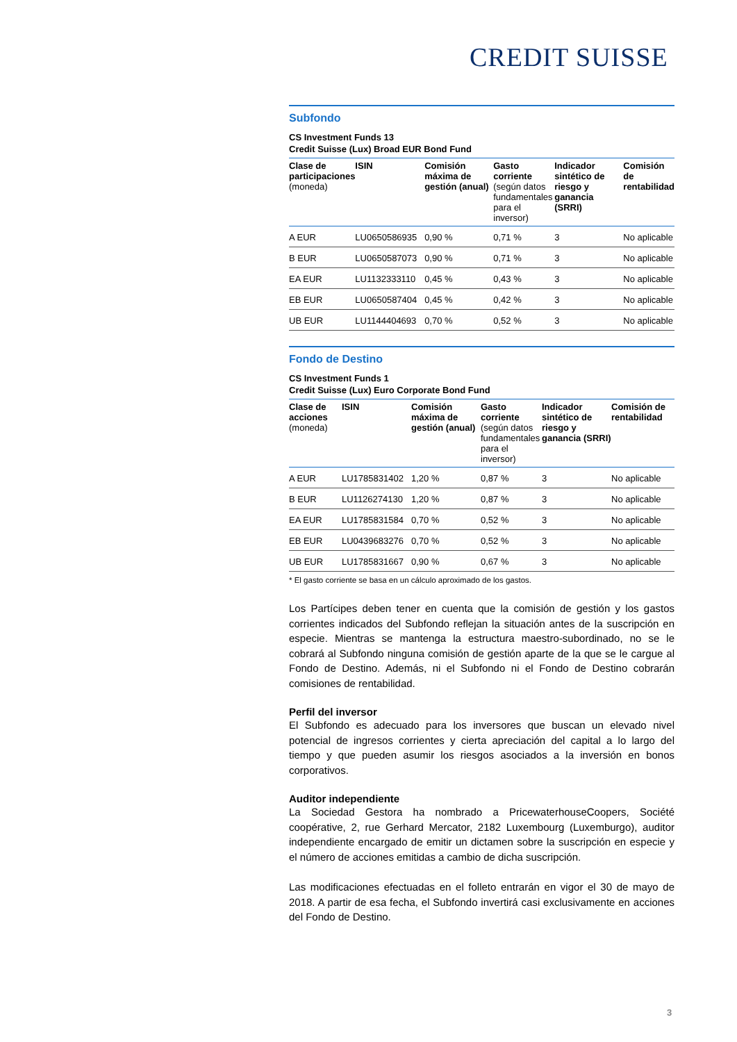CREDIT SUISSE
Subfondo
CS Investment Funds 13
Credit Suisse (Lux) Broad EUR Bond Fund
| Clase de participaciones (moneda) | ISIN | Comisión máxima de gestión (anual) | Gasto corriente (según datos fundamentales para el inversor) | Indicador sintético de riesgo y ganancia (SRRI) | Comisión de rentabilidad |
| --- | --- | --- | --- | --- | --- |
| A EUR | LU0650586935 | 0,90 % | 0,71 % | 3 | No aplicable |
| B EUR | LU0650587073 | 0,90 % | 0,71 % | 3 | No aplicable |
| EA EUR | LU1132333110 | 0,45 % | 0,43 % | 3 | No aplicable |
| EB EUR | LU0650587404 | 0,45 % | 0,42 % | 3 | No aplicable |
| UB EUR | LU1144404693 | 0,70 % | 0,52 % | 3 | No aplicable |
Fondo de Destino
CS Investment Funds 1
Credit Suisse (Lux) Euro Corporate Bond Fund
| Clase de acciones (moneda) | ISIN | Comisión máxima de gestión (anual) | Gasto corriente (según datos fundamentales para el inversor) | Indicador sintético de riesgo y ganancia (SRRI) | Comisión de rentabilidad |
| --- | --- | --- | --- | --- | --- |
| A EUR | LU1785831402 | 1,20 % | 0,87 % | 3 | No aplicable |
| B EUR | LU1126274130 | 1,20 % | 0,87 % | 3 | No aplicable |
| EA EUR | LU1785831584 | 0,70 % | 0,52 % | 3 | No aplicable |
| EB EUR | LU0439683276 | 0,70 % | 0,52 % | 3 | No aplicable |
| UB EUR | LU1785831667 | 0,90 % | 0,67 % | 3 | No aplicable |
* El gasto corriente se basa en un cálculo aproximado de los gastos.
Los Partícipes deben tener en cuenta que la comisión de gestión y los gastos corrientes indicados del Subfondo reflejan la situación antes de la suscripción en especie. Mientras se mantenga la estructura maestro-subordinado, no se le cobrará al Subfondo ninguna comisión de gestión aparte de la que se le cargue al Fondo de Destino. Además, ni el Subfondo ni el Fondo de Destino cobrarán comisiones de rentabilidad.
Perfil del inversor
El Subfondo es adecuado para los inversores que buscan un elevado nivel potencial de ingresos corrientes y cierta apreciación del capital a lo largo del tiempo y que pueden asumir los riesgos asociados a la inversión en bonos corporativos.
Auditor independiente
La Sociedad Gestora ha nombrado a PricewaterhouseCoopers, Société coopérative, 2, rue Gerhard Mercator, 2182 Luxembourg (Luxemburgo), auditor independiente encargado de emitir un dictamen sobre la suscripción en especie y el número de acciones emitidas a cambio de dicha suscripción.
Las modificaciones efectuadas en el folleto entrarán en vigor el 30 de mayo de 2018. A partir de esa fecha, el Subfondo invertirá casi exclusivamente en acciones del Fondo de Destino.
3